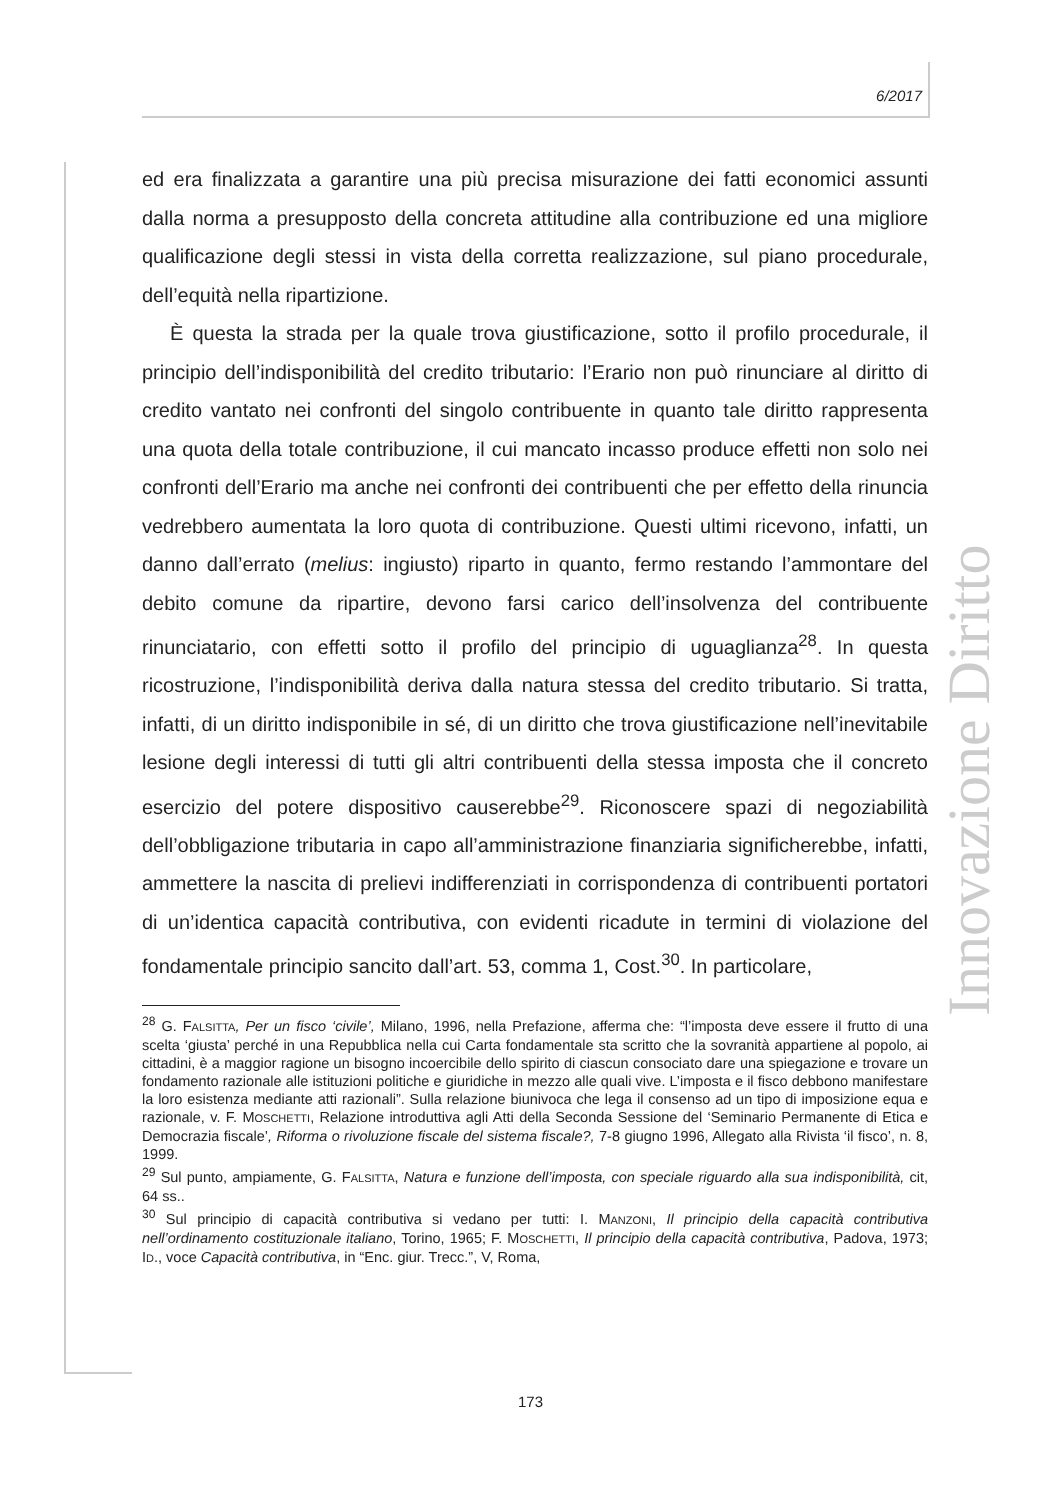6/2017
Innovazione Diritto
ed era finalizzata a garantire una più precisa misurazione dei fatti economici assunti dalla norma a presupposto della concreta attitudine alla contribuzione ed una migliore qualificazione degli stessi in vista della corretta realizzazione, sul piano procedurale, dell’equità nella ripartizione.
È questa la strada per la quale trova giustificazione, sotto il profilo procedurale, il principio dell’indisponibilità del credito tributario: l’Erario non può rinunciare al diritto di credito vantato nei confronti del singolo contribuente in quanto tale diritto rappresenta una quota della totale contribuzione, il cui mancato incasso produce effetti non solo nei confronti dell’Erario ma anche nei confronti dei contribuenti che per effetto della rinuncia vedrebbero aumentata la loro quota di contribuzione. Questi ultimi ricevono, infatti, un danno dall’errato (melius: ingiusto) riparto in quanto, fermo restando l’ammontare del debito comune da ripartire, devono farsi carico dell’insolvenza del contribuente rinunciatario, con effetti sotto il profilo del principio di uguaglianza<sup>28</sup>. In questa ricostruzione, l’indisponibilità deriva dalla natura stessa del credito tributario. Si tratta, infatti, di un diritto indisponibile in sé, di un diritto che trova giustificazione nell’inevitabile lesione degli interessi di tutti gli altri contribuenti della stessa imposta che il concreto esercizio del potere dispositivo causerebbe<sup>29</sup>. Riconoscere spazi di negoziabilità dell’obbligazione tributaria in capo all’amministrazione finanziaria significherebbe, infatti, ammettere la nascita di prelievi indifferenziati in corrispondenza di contribuenti portatori di un’identica capacità contributiva, con evidenti ricadute in termini di violazione del fondamentale principio sancito dall’art. 53, comma 1, Cost.<sup>30</sup>. In particolare,
<sup>28</sup> G. FALSITTA, Per un fisco ‘civile’, Milano, 1996, nella Prefazione, afferma che: “l’imposta deve essere il frutto di una scelta ‘giusta’ perché in una Repubblica nella cui Carta fondamentale sta scritto che la sovranità appartiene al popolo, ai cittadini, è a maggior ragione un bisogno incoercibile dello spirito di ciascun consociato dare una spiegazione e trovare un fondamento razionale alle istituzioni politiche e giuridiche in mezzo alle quali vive. L’imposta e il fisco debbono manifestare la loro esistenza mediante atti razionali”. Sulla relazione biunivoca che lega il consenso ad un tipo di imposizione equa e razionale, v. F. MOSCHETTI, Relazione introduttiva agli Atti della Seconda Sessione del ‘Seminario Permanente di Etica e Democrazia fiscale’, Riforma o rivoluzione fiscale del sistema fiscale?, 7-8 giugno 1996, Allegato alla Rivista ‘il fisco’, n. 8, 1999.
<sup>29</sup> Sul punto, ampiamente, G. FALSITTA, Natura e funzione dell’imposta, con speciale riguardo alla sua indisponibilità, cit, 64 ss..
<sup>30</sup> Sul principio di capacità contributiva si vedano per tutti: I. MANZONI, Il principio della capacità contributiva nell’ordinamento costituzionale italiano, Torino, 1965; F. MOSCHETTI, Il principio della capacità contributiva, Padova, 1973; ID., voce Capacità contributiva, in “Enc. giur. Trecc.”, V, Roma,
173